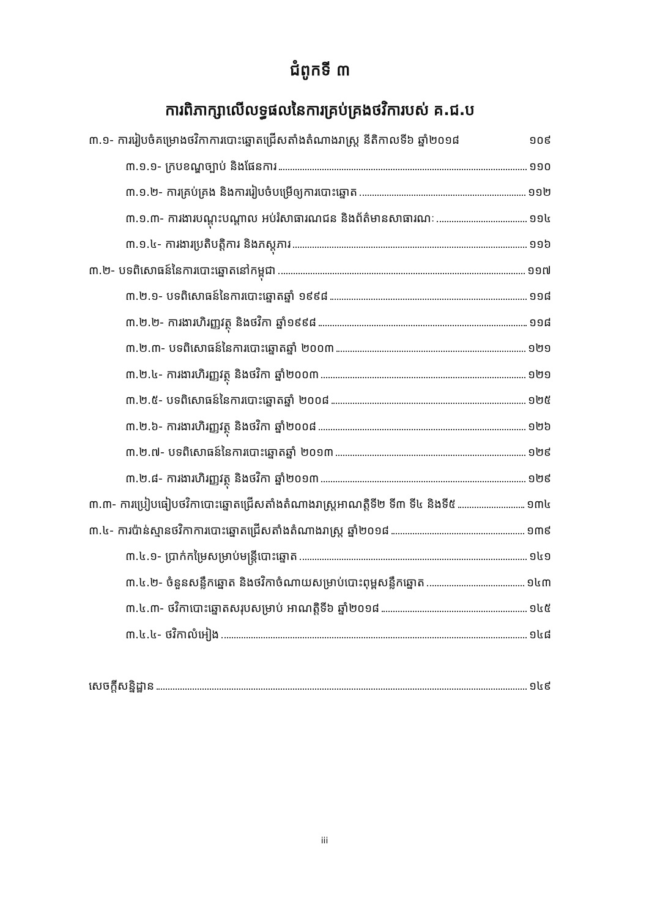ជំពូកទី ៣
ការពិភាក្សាលើលទ្ធផលនៃការគ្រប់គ្រងថវិការបស់ គ.ជ.ប
៣.១- ការរៀបចំគម្រោងថវិកាការបោះឆ្នោតជ្រើសតាំងតំណាងរាស្ត្រ នីតិកាលទី៦ ឆ្នាំ២០១៨ ១០៩
៣.១.១- ក្របខណ្ឌច្បាប់ និងផែនការ ១១០
៣.១.២- ការគ្រប់គ្រង និងការរៀបចំបម្រើឲ្យការបោះឆ្នោត ១១២
៣.១.៣- ការងារបណ្តុះបណ្តាល អប់រំសាធារណជន និងព័ត៌មានសាធារណៈ ១១៤
៣.១.៤- ការងារប្រតិបត្តិការ និងភស្តុភារ ១១៦
៣.២- បទពិសោធន៍នៃការបោះឆ្នោតនៅកម្ពុជា ១១៧
៣.២.១- បទពិសោធន៍នៃការបោះឆ្នោតឆ្នាំ ១៩៩៨ ១១៨
៣.២.២- ការងារហិរញ្ញវត្ថុ និងថវិកា ឆ្នាំ១៩៩៨ ១១៨
៣.២.៣- បទពិសោធន៍នៃការបោះឆ្នោតឆ្នាំ ២០០៣ ១២១
៣.២.៤- ការងារហិរញ្ញវត្ថុ និងថវិកា ឆ្នាំ២០០៣ ១២១
៣.២.៥- បទពិសោធន៍នៃការបោះឆ្នោតឆ្នាំ ២០០៨ ១២៥
៣.២.៦- ការងារហិរញ្ញវត្ថុ និងថវិកា ឆ្នាំ២០០៨ ១២៦
៣.២.៧- បទពិសោធន៍នៃការបោះឆ្នោតឆ្នាំ ២០១៣ ១២៩
៣.២.៨- ការងារហិរញ្ញវត្ថុ និងថវិកា ឆ្នាំ២០១៣ ១២៩
៣.៣- ការប្រៀបធៀបថវិកាបោះឆ្នោតជ្រើសតាំងតំណាងរាស្ត្រអាណត្តិទី២ ទី៣ ទី៤ និងទី៥ ១៣៤
៣.៤- ការប៉ាន់ស្មានថវិកាការបោះឆ្នោតជ្រើសតាំងតំណាងរាស្ត្រ ឆ្នាំ២០១៨ ១៣៩
៣.៤.១- ប្រាក់កម្រៃសម្រាប់មន្ត្រីបោះឆ្នោត ១៤១
៣.៤.២- ចំនួនសន្លឹកឆ្នោត និងថវិកាចំណាយសម្រាប់បោះពុម្ពសន្លឹកឆ្នោត ១៤៣
៣.៤.៣- ថវិកាបោះឆ្នោតសរុបសម្រាប់ អាណត្តិទី៦ ឆ្នាំ២០១៨ ១៤៥
៣.៤.៤- ថវិកាលំអៀង ១៤៨
សេចក្តីសន្និដ្ឋាន ១៤៩
iii